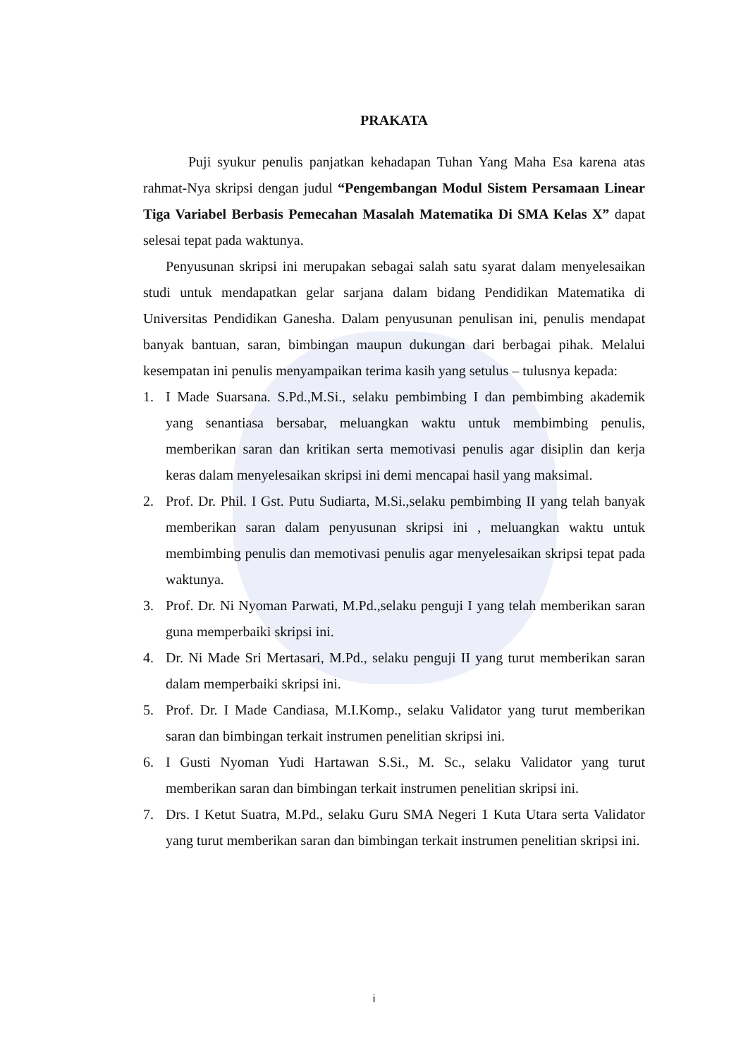PRAKATA
Puji syukur penulis panjatkan kehadapan Tuhan Yang Maha Esa karena atas rahmat-Nya skripsi dengan judul “Pengembangan Modul Sistem Persamaan Linear Tiga Variabel Berbasis Pemecahan Masalah Matematika Di SMA Kelas X” dapat selesai tepat pada waktunya.
Penyusunan skripsi ini merupakan sebagai salah satu syarat dalam menyelesaikan studi untuk mendapatkan gelar sarjana dalam bidang Pendidikan Matematika di Universitas Pendidikan Ganesha. Dalam penyusunan penulisan ini, penulis mendapat banyak bantuan, saran, bimbingan maupun dukungan dari berbagai pihak. Melalui kesempatan ini penulis menyampaikan terima kasih yang setulus – tulusnya kepada:
1. I Made Suarsana. S.Pd.,M.Si., selaku pembimbing I dan pembimbing akademik yang senantiasa bersabar, meluangkan waktu untuk membimbing penulis, memberikan saran dan kritikan serta memotivasi penulis agar disiplin dan kerja keras dalam menyelesaikan skripsi ini demi mencapai hasil yang maksimal.
2. Prof. Dr. Phil. I Gst. Putu Sudiarta, M.Si.,selaku pembimbing II yang telah banyak memberikan saran dalam penyusunan skripsi ini , meluangkan waktu untuk membimbing penulis dan memotivasi penulis agar menyelesaikan skripsi tepat pada waktunya.
3. Prof. Dr. Ni Nyoman Parwati, M.Pd.,selaku penguji I yang telah memberikan saran guna memperbaiki skripsi ini.
4. Dr. Ni Made Sri Mertasari, M.Pd., selaku penguji II yang turut memberikan saran dalam memperbaiki skripsi ini.
5. Prof. Dr. I Made Candiasa, M.I.Komp., selaku Validator yang turut memberikan saran dan bimbingan terkait instrumen penelitian skripsi ini.
6. I Gusti Nyoman Yudi Hartawan S.Si., M. Sc., selaku Validator yang turut memberikan saran dan bimbingan terkait instrumen penelitian skripsi ini.
7. Drs. I Ketut Suatra, M.Pd., selaku Guru SMA Negeri 1 Kuta Utara serta Validator yang turut memberikan saran dan bimbingan terkait instrumen penelitian skripsi ini.
i